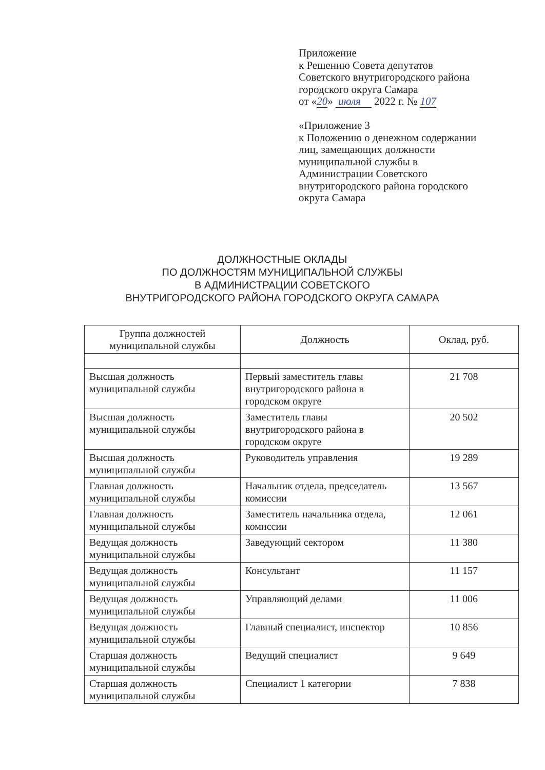Приложение
к Решению Совета депутатов
Советского внутригородского района
городского округа Самара
от «20» июля 2022 г. № 107
«Приложение 3
к Положению о денежном содержании
лиц, замещающих должности
муниципальной службы в
Администрации Советского
внутригородского района городского
округа Самара
ДОЛЖНОСТНЫЕ ОКЛАДЫ
ПО ДОЛЖНОСТЯМ МУНИЦИПАЛЬНОЙ СЛУЖБЫ
В АДМИНИСТРАЦИИ СОВЕТСКОГО
ВНУТРИГОРОДСКОГО РАЙОНА ГОРОДСКОГО ОКРУГА САМАРА
| Группа должностей муниципальной службы | Должность | Оклад, руб. |
| --- | --- | --- |
| Высшая должность муниципальной службы | Первый заместитель главы внутригородского района в городском округе | 21 708 |
| Высшая должность муниципальной службы | Заместитель главы внутригородского района в городском округе | 20 502 |
| Высшая должность муниципальной службы | Руководитель управления | 19 289 |
| Главная должность муниципальной службы | Начальник отдела, председатель комиссии | 13 567 |
| Главная должность муниципальной службы | Заместитель начальника отдела, комиссии | 12 061 |
| Ведущая должность муниципальной службы | Заведующий сектором | 11 380 |
| Ведущая должность муниципальной службы | Консультант | 11 157 |
| Ведущая должность муниципальной службы | Управляющий делами | 11 006 |
| Ведущая должность муниципальной службы | Главный специалист, инспектор | 10 856 |
| Старшая должность муниципальной службы | Ведущий специалист | 9 649 |
| Старшая должность муниципальной службы | Специалист 1 категории | 7 838 |